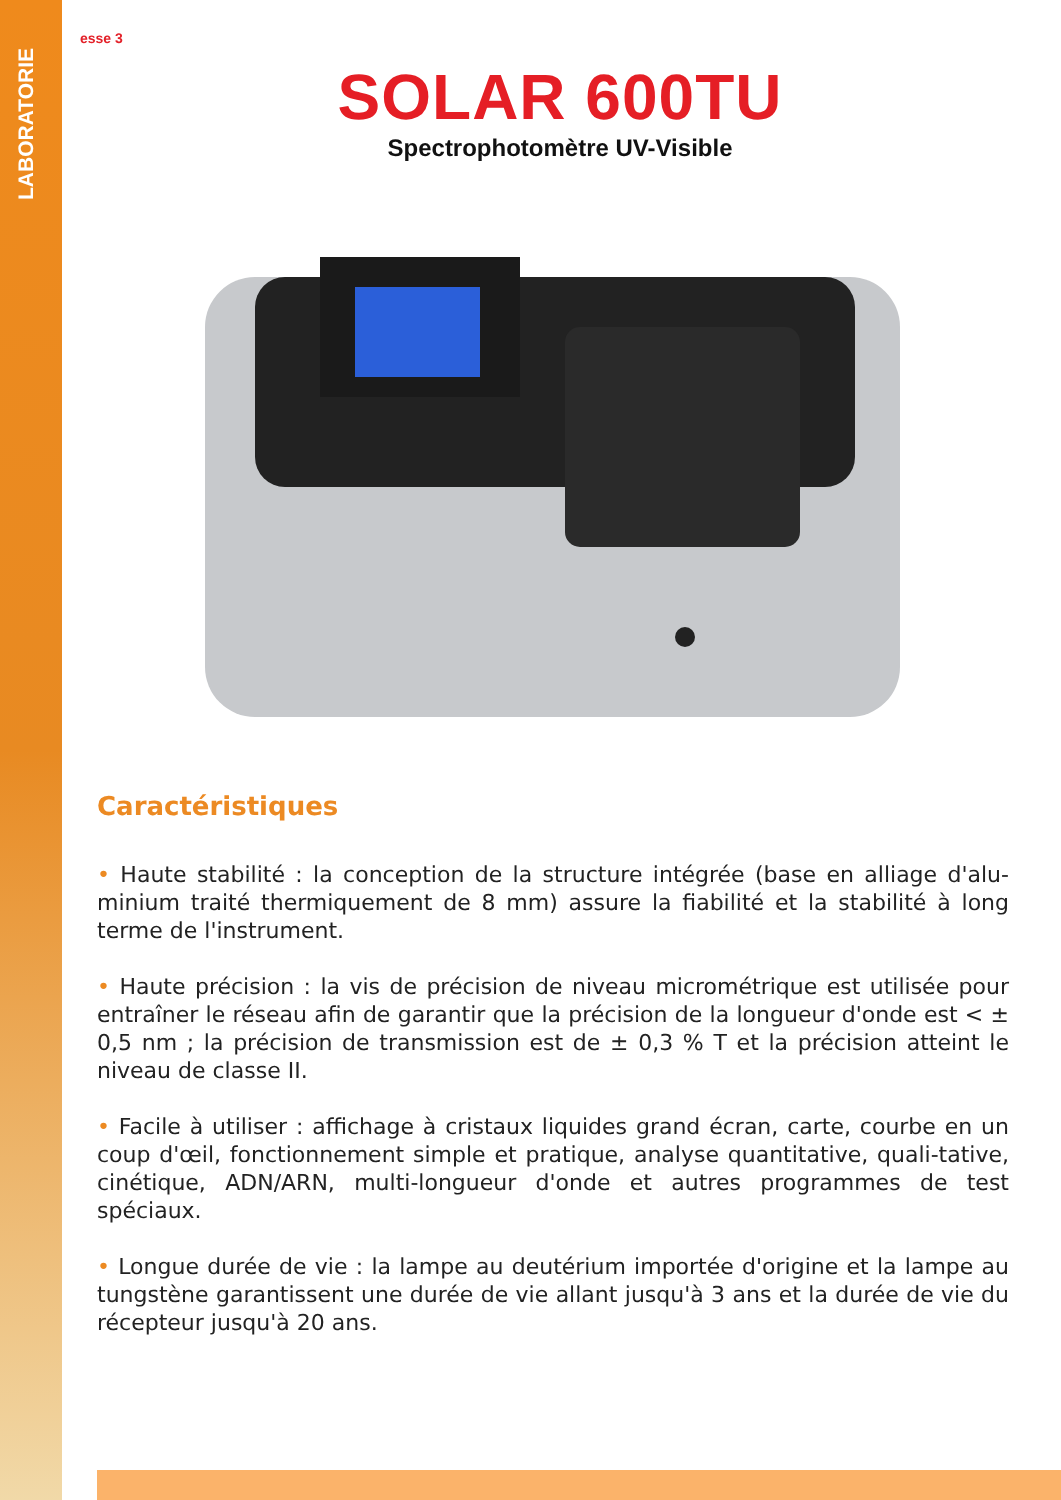LABORATORIE
esse 3
SOLAR 600TU
Spectrophotomètre UV-Visible
Caractéristiques
• Haute stabilité : la conception de la structure intégrée (base en alliage d'alu-minium traité thermiquement de 8 mm) assure la fiabilité et la stabilité à long terme de l'instrument.
• Haute précision : la vis de précision de niveau micrométrique est utilisée pour entraîner le réseau afin de garantir que la précision de la longueur d'onde est < ± 0,5 nm ; la précision de transmission est de ± 0,3 % T et la précision atteint le niveau de classe II.
• Facile à utiliser : affichage à cristaux liquides grand écran, carte, courbe en un coup d'œil, fonctionnement simple et pratique, analyse quantitative, quali-tative, cinétique, ADN/ARN, multi-longueur d'onde et autres programmes de test spéciaux.
• Longue durée de vie : la lampe au deutérium importée d'origine et la lampe au tungstène garantissent une durée de vie allant jusqu'à 3 ans et la durée de vie du récepteur jusqu'à 20 ans.